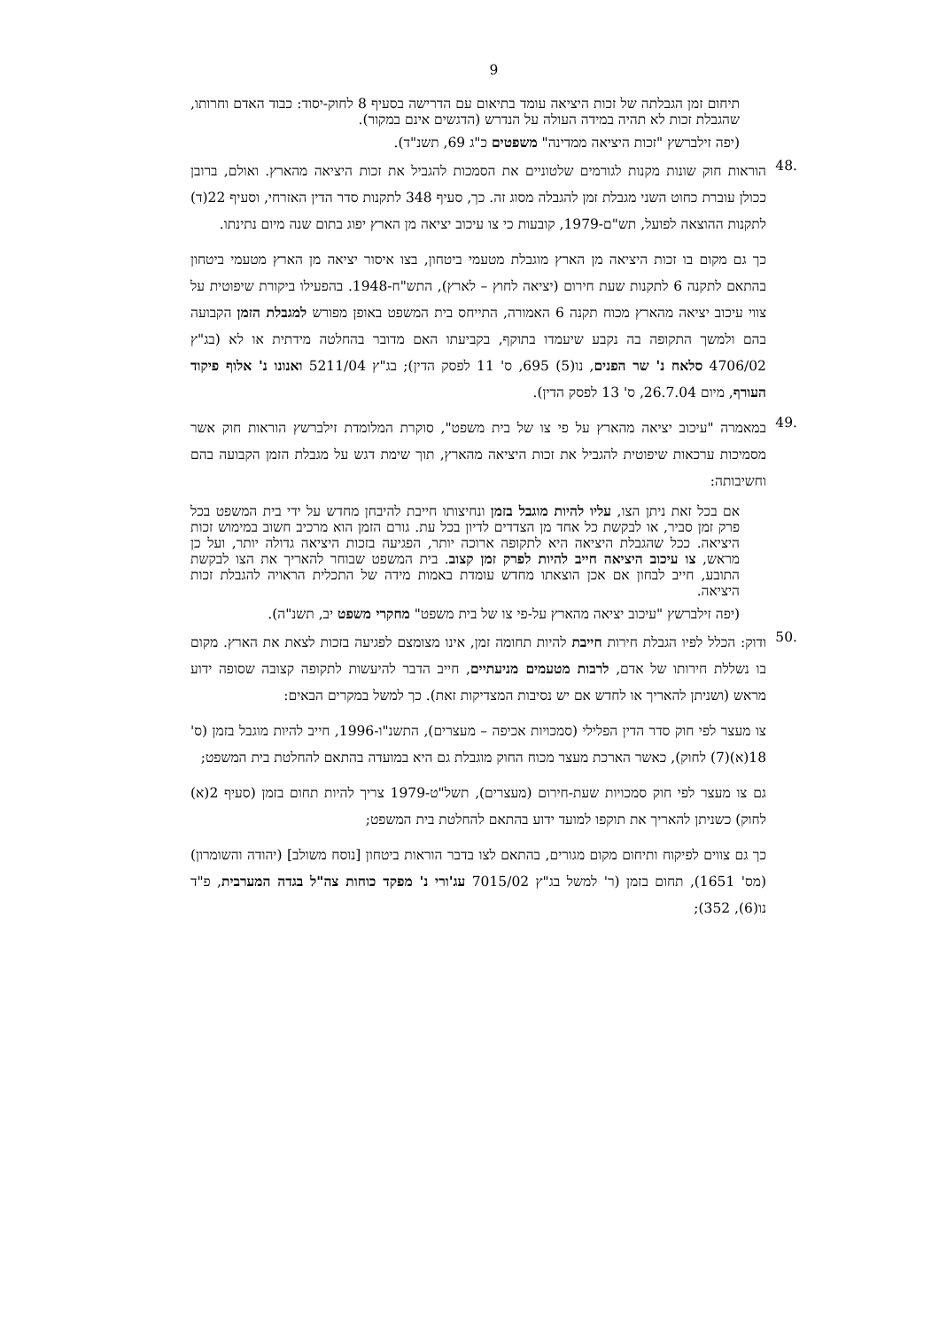9
תיחום זמן הגבלתה של זכות היציאה עומד בתיאום עם הדרישה בסעיף 8 לחוק-יסוד: כבוד האדם וחרותו, שהגבלת זכות לא תהיה במידה העולה על הנדרש (הדגשים אינם במקור).
(יפה זילברשץ "זכות היציאה ממדינה" משפטים כ"ג 69, תשנ"ד).
.48
הוראות חוק שונות מקנות לגורמים שלטוניים את הסמכות להגביל את זכות היציאה מהארץ. ואולם, ברובן ככולן עוברת כחוט השני מגבלת זמן להגבלה מסוג זה. כך, סעיף 348 לתקנות סדר הדין האזרחי, וסעיף 22(ד) לתקנות ההוצאה לפועל, תש"ם-1979, קובעות כי צו עיכוב יציאה מן הארץ יפוג בתום שנה מיום נתינתו.
כך גם מקום בו זכות היציאה מן הארץ מוגבלת מטעמי ביטחון, בצו איסור יציאה מן הארץ מטעמי ביטחון בהתאם לתקנה 6 לתקנות שעת חירום (יציאה לחוץ – לארץ), התש"ח-1948. בהפעילו ביקורת שיפוטית על צווי עיכוב יציאה מהארץ מכוח תקנה 6 האמורה, התייחס בית המשפט באופן מפורש למגבלת הזמן הקבועה בהם ולמשך התקופה בה נקבע שיעמדו בתוקף, בקביעתו האם מדובר בהחלטה מידתית או לא (בג"ץ 4706/02 סלאח נ' שר הפנים, נו(5) 695, ס' 11 לפסק הדין); בג"ץ 5211/04 ואנונו נ' אלוף פיקוד העורף, מיום 26.7.04, ס' 13 לפסק הדין).
.49
במאמרה "עיכוב יציאה מהארץ על פי צו של בית משפט", סוקרת המלומדת זילברשץ הוראות חוק אשר מסמיכות ערכאות שיפוטית להגביל את זכות היציאה מהארץ, תוך שימת דגש על מגבלת הזמן הקבועה בהם וחשיבותה:
אם בכל זאת ניתן הצו, עליו להיות מוגבל בזמן ונחיצותו חייבת להיבחן מחדש על ידי בית המשפט בכל פרק זמן סביר, או לבקשת כל אחד מן הצדדים לדיון בכל עת. גורם הזמן הוא מרכיב חשוב במימוש זכות היציאה. ככל שהגבלת היציאה היא לתקופה ארוכה יותר, הפגיעה בזכות היציאה גדולה יותר, ועל כן מראש, צו עיכוב היציאה חייב להיות לפרק זמן קצוב. בית המשפט שבוחר להאריך את הצו לבקשת התובע, חייב לבחון אם אכן הוצאתו מחדש עומדת באמות מידה של התכלית הראויה להגבלת זכות היציאה.
(יפה זילברשץ "עיכוב יציאה מהארץ על-פי צו של בית משפט" מחקרי משפט יב, תשנ"ה).
.50
ודוק: הכלל לפיו הגבלת חירות חייבת להיות תחומה זמן, אינו מצומצם לפגיעה בזכות לצאת את הארץ. מקום בו נשללת חירותו של אדם, לרבות מטעמים מניעתיים, חייב הדבר להיעשות לתקופה קצובה שסופה ידוע מראש (ושניתן להאריך או לחדש אם יש נסיבות המצדיקות זאת). כך למשל במקרים הבאים:
צו מעצר לפי חוק סדר הדין הפלילי (סמכויות אכיפה – מעצרים), התשנ"ו-1996, חייב להיות מוגבל בזמן (ס' 18(א)(7) לחוק), כאשר הארכת מעצר מכוח החוק מוגבלת גם היא במועדה בהתאם להחלטת בית המשפט;
גם צו מעצר לפי חוק סמכויות שעת-חירום (מעצרים), תשל"ט-1979 צריך להיות תחום בזמן (סעיף 2(א) לחוק) כשניתן להאריך את תוקפו למועד ידוע בהתאם להחלטת בית המשפט;
כך גם צווים לפיקוח ותיחום מקום מגורים, בהתאם לצו בדבר הוראות ביטחון [נוסח משולב] (יהודה והשומרון) (מס' 1651), תחום בזמן (ר' למשל בג"ץ 7015/02 עג'ורי נ' מפקד כוחות צה"ל בגדה המערבית, פ"ד נו(6), 352);